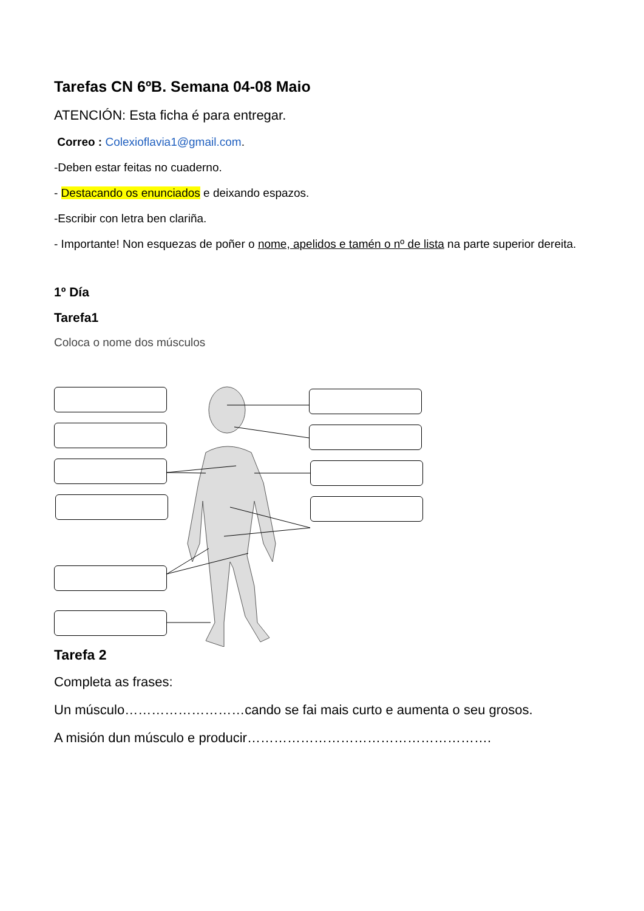Tarefas CN 6ºB. Semana 04-08 Maio
ATENCIÓN: Esta ficha é para entregar.
Correo : Colexioflavia1@gmail.com.
-Deben estar feitas no cuaderno.
- Destacando os enunciados e deixando espazos.
-Escribir con letra ben clariña.
- Importante! Non esquezas de poñer o nome, apelidos e tamén o nº de lista na parte superior dereita.
1º Día
Tarefa1
Coloca o nome dos músculos
Tarefa 2
Completa as frases:
Un músculo………………………cando se fai mais curto e aumenta o seu grosos.
A misión dun músculo e producir……………………………………………….